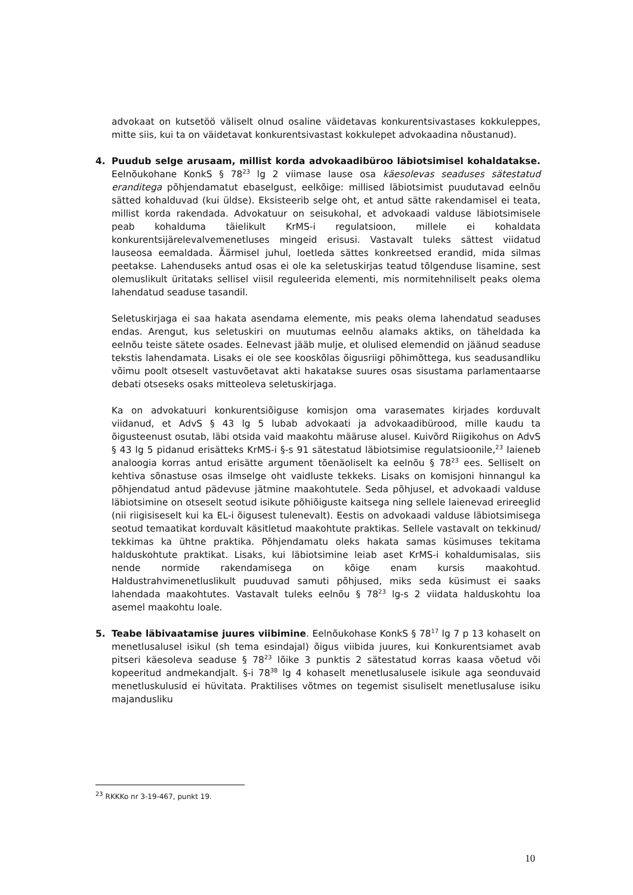advokaat on kutsetöö väliselt olnud osaline väidetavas konkurentsivastases kokkuleppes, mitte siis, kui ta on väidetavat konkurentsivastast kokkulepet advokaadina nõustanud).
4. Puudub selge arusaam, millist korda advokaadibüroo läbiotsimisel kohaldatakse. Eelnõukohane KonkS § 78<sup>23</sup> lg 2 viimase lause osa käesolevas seaduses sätestatud eranditega põhjendamatut ebaselgust, eelkõige: millised läbiotsimist puudutavad eelnõu sätted kohalduvad (kui üldse). Eksisteerib selge oht, et antud sätte rakendamisel ei teata, millist korda rakendada. Advokatuur on seisukohal, et advokaadi valduse läbiotsimisele peab kohalduma täielikult KrMS-i regulatsioon, millele ei kohaldata konkurentsijärelevalvemenetluses mingeid erisusi. Vastavalt tuleks sättest viidatud lauseosa eemaldada. Äärmisel juhul, loetleda sättes konkreetsed erandid, mida silmas peetakse. Lahenduseks antud osas ei ole ka seletuskirjas teatud tõlgenduse lisamine, sest olemuslikult üritataks sellisel viisil reguleerida elementi, mis normitehniliselt peaks olema lahendatud seaduse tasandil.
Seletuskirjaga ei saa hakata asendama elemente, mis peaks olema lahendatud seaduses endas. Arengut, kus seletuskiri on muutumas eelnõu alamaks aktiks, on täheldada ka eelnõu teiste sätete osades. Eelnevast jääb mulje, et olulised elemendid on jäänud seaduse tekstis lahendamata. Lisaks ei ole see kooskõlas õigusriigi põhimõttega, kus seadusandliku võimu poolt otseselt vastuvõetavat akti hakatakse suures osas sisustama parlamentaarse debati otseseks osaks mitteoleva seletuskirjaga.
Ka on advokatuuri konkurentsiõiguse komisjon oma varasemates kirjades korduvalt viidanud, et AdvS § 43 lg 5 lubab advokaati ja advokaadibürood, mille kaudu ta õigusteenust osutab, läbi otsida vaid maakohtu määruse alusel. Kuivõrd Riigikohus on AdvS § 43 lg 5 pidanud erisätteks KrMS-i §-s 91 sätestatud läbiotsimise regulatsioonile,<sup>23</sup> laieneb analoogia korras antud erisätte argument tõenäoliselt ka eelnõu § 78<sup>23</sup> ees. Selliselt on kehtiva sõnastuse osas ilmselge oht vaidluste tekkeks. Lisaks on komisjoni hinnangul ka põhjendatud antud pädevuse jätmine maakohtutele. Seda põhjusel, et advokaadi valduse läbiotsimine on otseselt seotud isikute põhiõiguste kaitsega ning sellele laienevad erireeglid (nii riigisiseselt kui ka EL-i õigusest tulenevalt). Eestis on advokaadi valduse läbiotsimisega seotud temaatikat korduvalt käsitletud maakohtute praktikas. Sellele vastavalt on tekkinud/ tekkimas ka ühtne praktika. Põhjendamatu oleks hakata samas küsimuses tekitama halduskohtute praktikat. Lisaks, kui läbiotsimine leiab aset KrMS-i kohaldumisalas, siis nende normide rakendamisega on kõige enam kursis maakohtud. Haldustrahvimenetluslikult puuduvad samuti põhjused, miks seda küsimust ei saaks lahendada maakohtutes. Vastavalt tuleks eelnõu § 78<sup>23</sup> lg-s 2 viidata halduskohtu loa asemel maakohtu loale.
5. Teabe läbivaatamise juures viibimine. Eelnõukohase KonkS § 78<sup>17</sup> lg 7 p 13 kohaselt on menetlusalusel isikul (sh tema esindajal) õigus viibida juures, kui Konkurentsiamet avab pitseri käesoleva seaduse § 78<sup>23</sup> lõike 3 punktis 2 sätestatud korras kaasa võetud või kopeeritud andmekandjalt. §-i 78<sup>38</sup> lg 4 kohaselt menetlusalusele isikule aga seonduvaid menetluskulusid ei hüvitata. Praktilises võtmes on tegemist sisuliselt menetlusaluse isiku majandusliku
<sup>23</sup> RKKKo nr 3-19-467, punkt 19.
10